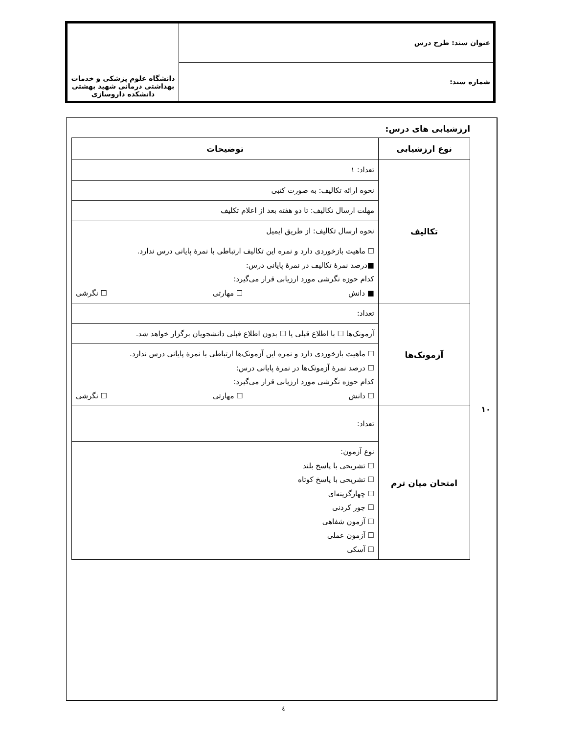| عنوان سند: طرح درس | دانشگاه علوم پزشکی و خدمات بهداشتی درمانی شهید بهشتی دانشکده داروسازی |
| شماره سند: | |
ارزشیابی های درس:
| نوع ارزشیابی | توضیحات |
| --- | --- |
| تکالیف | تعداد: ۱ |
| | نحوه ارائه تکالیف: به صورت کتبی |
| | مهلت ارسال تکالیف: تا دو هفته بعد از اعلام تکلیف |
| | نحوه ارسال تکالیف: از طریق ایمیل |
| | ☐ ماهیت بازخوردی دارد و نمره این تکالیف ارتباطی با نمرهٔ پایانی درس ندارد. ■درصد نمرهٔ تکالیف در نمرهٔ پایانی درس: کدام حوزه نگرشی مورد ارزیابی قرار می‌گیرد: ■ دانش ☐ مهارتی ☐ نگرشی |
| آزمونک‌ها | تعداد: |
| | آزمونک‌ها ☐ با اطلاع قبلی یا ☐ بدون اطلاع قبلی دانشجویان برگزار خواهد شد. |
| | ☐ ماهیت بازخوردی دارد و نمره این آزمونک‌ها ارتباطی با نمرهٔ پایانی درس ندارد. ☐ درصد نمرهٔ آزمونک‌ها در نمرهٔ پایانی درس: کدام حوزه نگرشی مورد ارزیابی قرار می‌گیرد: ☐ دانش ☐ مهارتی ☐ نگرشی |
| امتحان میان ترم | تعداد: |
| | نوع آزمون: ☐ تشریحی با پاسخ بلند ☐ تشریحی با پاسخ کوتاه ☐ چهارگزینه‌ای ☐ جور کردنی ☐ آزمون شفاهی ☐ آزمون عملی ☐ آسکی |
۱۰
٤